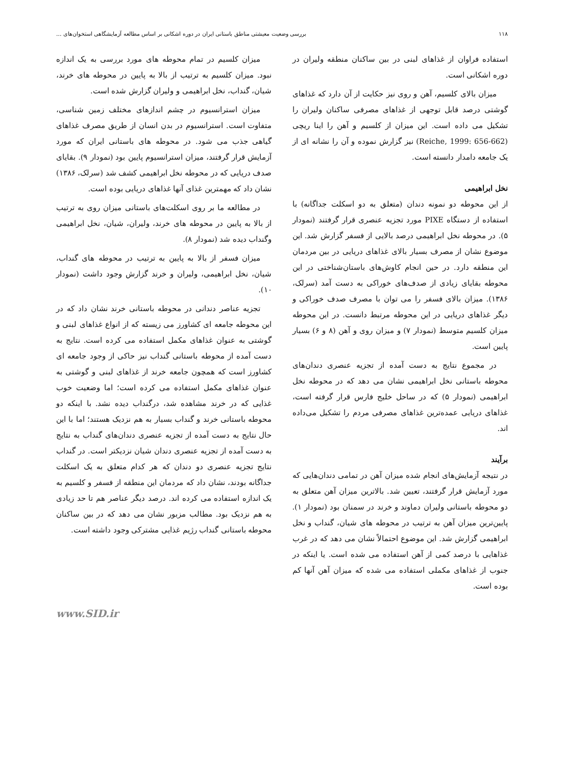۱۱۸ بررسی وضعیت معیشتی مناطق باستانی ایران در دوره اشکانی بر اساس مطالعه آزمایشگاهی استخوان‌های ...
استفاده فراوان از غذاهای لبنی در بین ساکنان منطقه ولیران در دوره اشکانی است.
میزان بالای کلسیم، آهن و روی نیز حکایت از آن دارد که غذاهای گوشتی درصد قابل توجهی از غذاهای مصرفی ساکنان ولیران را تشکیل می داده است. این میزان از کلسیم و آهن را اینا ریچی (Reiche, 1999: 656-662) نیز گزارش نموده و آن را نشانه ای از یک جامعه دامدار دانسته است.
نخل ابراهیمی
از این محوطه دو نمونه دندان (متعلق به دو اسکلت جداگانه) با استفاده از دستگاه PIXE مورد تجزیه عنصری قرار گرفتند (نمودار ۵). در محوطه نخل ابراهیمی درصد بالایی از فسفر گزارش شد. این موضوع نشان از مصرف بسیار بالای غذاهای دریایی در بین مردمان این منطقه دارد. در حین انجام کاوش‌های باستان‌شناختی در این محوطه بقایای زیادی از صدف‌های خوراکی به دست آمد (سرلک، ۱۳۸۶). میزان بالای فسفر را می توان با مصرف صدف خوراکی و دیگر غذاهای دریایی در این محوطه مرتبط دانست. در این محوطه میزان کلسیم متوسط (نمودار ۷) و میزان روی و آهن (۸ و ۶) بسیار پایین است.
در مجموع نتایج به دست آمده از تجزیه عنصری دندان‌های محوطه باستانی نخل ابراهیمی نشان می دهد که در محوطه نخل ابراهیمی (نمودار ۵) که در ساحل خلیج فارس قرار گرفته است، غذاهای دریایی عمده‌ترین غذاهای مصرفی مردم را تشکیل می‌داده اند.
برآیند
در نتیجه آزمایش‌های انجام شده میزان آهن در تمامی دندان‌هایی که مورد آزمایش قرار گرفتند، تعیین شد. بالاترین میزان آهن متعلق به دو محوطه باستانی ولیران دماوند و خرند در سمنان بود (نمودار ۱). پایین‌ترین میزان آهن به ترتیب در محوطه های شیان، گنداب و نخل ابراهیمی گزارش شد. این موضوع احتمالاً نشان می دهد که در غرب غذاهایی با درصد کمی از آهن استفاده می شده است. یا اینکه در جنوب از غذاهای مکملی استفاده می شده که میزان آهن آنها کم بوده است.
میزان کلسیم در تمام محوطه های مورد بررسی به یک اندازه نبود. میزان کلسیم به ترتیب از بالا به پایین در محوطه های خرند، شیان، گنداب، نخل ابراهیمی و ولیران گزارش شده است.
میزان استرانسیوم در چشم اندازهای مختلف زمین شناسی، متفاوت است. استرانسیوم در بدن انسان از طریق مصرف غذاهای گیاهی جذب می شود. در محوطه های باستانی ایران که مورد آزمایش قرار گرفتند، میزان استرانسیوم پایین بود (نمودار ۹). بقایای صدف دریایی که در محوطه نخل ابراهیمی کشف شد (سرلک، ۱۳۸۶) نشان داد که مهمترین غذای آنها غذاهای دریایی بوده است.
در مطالعه ما بر روی اسکلت‌های باستانی میزان روی به ترتیب از بالا به پایین در محوطه های خرند، ولیران، شیان، نخل ابراهیمی وگنداب دیده شد (نمودار ۸).
میزان فسفر از بالا به پایین به ترتیب در محوطه های گنداب، شیان، نخل ابراهیمی، ولیران و خرند گزارش وجود داشت (نمودار ۱۰).
تجزیه عناصر دندانی در محوطه باستانی خرند نشان داد که در این محوطه جامعه ای کشاورز می زیسته که از انواع غذاهای لبنی و گوشتی به عنوان غذاهای مکمل استفاده می کرده است. نتایج به دست آمده از محوطه باستانی گنداب نیز حاکی از وجود جامعه ای کشاورز است که همچون جامعه خرند از غذاهای لبنی و گوشتی به عنوان غذاهای مکمل استفاده می کرده است؛ اما وضعیت خوب غذایی که در خرند مشاهده شد، درگنداب دیده نشد. با اینکه دو محوطه باستانی خرند و گنداب بسیار به هم نزدیک هستند؛ اما با این حال نتایج به دست آمده از تجزیه عنصری دندان‌های گنداب به نتایج به دست آمده از تجزیه عنصری دندان شیان نزدیکتر است. در گنداب نتایج تجزیه عنصری دو دندان که هر کدام متعلق به یک اسکلت جداگانه بودند، نشان داد که مردمان این منطقه از فسفر و کلسیم به یک اندازه استفاده می کرده اند. درصد دیگر عناصر هم تا حد زیادی به هم نزدیک بود. مطالب مزبور نشان می دهد که در بین ساکنان محوطه باستانی گنداب رژیم غذایی مشترکی وجود داشته است.
www.SID.ir